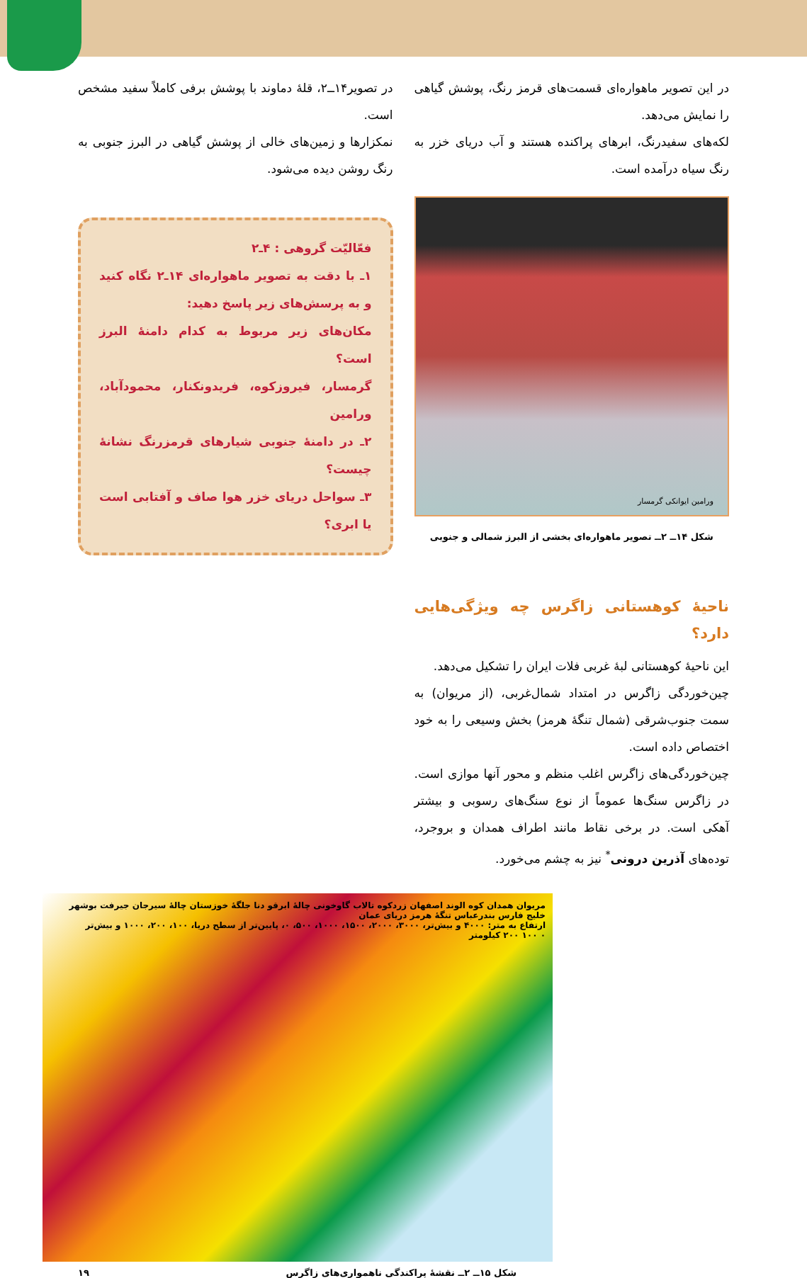در این تصویر ماهواره‌ای قسمت‌های قرمز رنگ، پوشش گیاهی را نمایش می‌دهد.
لکه‌های سفیدرنگ، ابرهای پراکنده هستند و آب دریای خزر به رنگ سیاه درآمده است.
ورامین ایوانکی گرمسار
شکل ۱۴ــ ۲ــ تصویر ماهواره‌ای بخشی از البرز شمالی و جنوبی
ناحیهٔ کوهستانی زاگرس چه ویژگی‌هایی دارد؟
این ناحیهٔ کوهستانی لبهٔ غربی فلات ایران را تشکیل می‌دهد.
چین‌خوردگی زاگرس در امتداد شمال‌غربی، (از مریوان) به سمت جنوب‌شرقی (شمال تنگهٔ هرمز) بخش وسیعی را به خود اختصاص داده است.
چین‌خوردگی‌های زاگرس اغلب منظم و محور آنها موازی است. در زاگرس سنگ‌ها عموماً از نوع سنگ‌های رسوبی و بیشتر آهکی است. در برخی نقاط مانند اطراف همدان و بروجرد، توده‌های آذرین درونی<sup>*</sup> نیز به چشم می‌خورد.
در تصویر۱۴ــ۲، قلهٔ دماوند با پوشش برفی کاملاً سفید مشخص است.
نمکزارها و زمین‌های خالی از پوشش گیاهی در البرز جنوبی به رنگ روشن دیده می‌شود.
فعّالیّت گروهی : ۴ـ۲
۱ـ با دقت به تصویر ماهواره‌ای ۱۴ـ۲ نگاه کنید و به پرسش‌های زیر پاسخ دهید:
مکان‌های زیر مربوط به کدام دامنهٔ البرز است؟
گرمسار، فیروزکوه، فریدونکنار، محمودآباد، ورامین
۲ـ در دامنهٔ جنوبی شیارهای قرمزرنگ نشانهٔ چیست؟
۳ـ سواحل دریای خزر هوا صاف و آفتابی است یا ابری؟
مریوان همدان کوه الوند اصفهان زردکوه تالاب گاوخونی چالهٔ ابرقو دنا جلگهٔ خوزستان چالهٔ سیرجان جیرفت بوشهر خلیج فارس بندرعباس تنگهٔ هرمز دریای عمان
ارتفاع به متر: ۴۰۰۰ و بیش‌تر، ۳۰۰۰، ۲۰۰۰، ۱۵۰۰، ۱۰۰۰، ۵۰۰، ۰، پایین‌تر از سطح دریا، ۱۰۰، ۲۰۰، ۱۰۰۰ و بیش‌تر
۰ ۱۰۰ ۲۰۰ کیلومتر
شکل ۱۵ــ ۲ــ نقشهٔ پراکندگی ناهمواری‌های زاگرس ۱۹